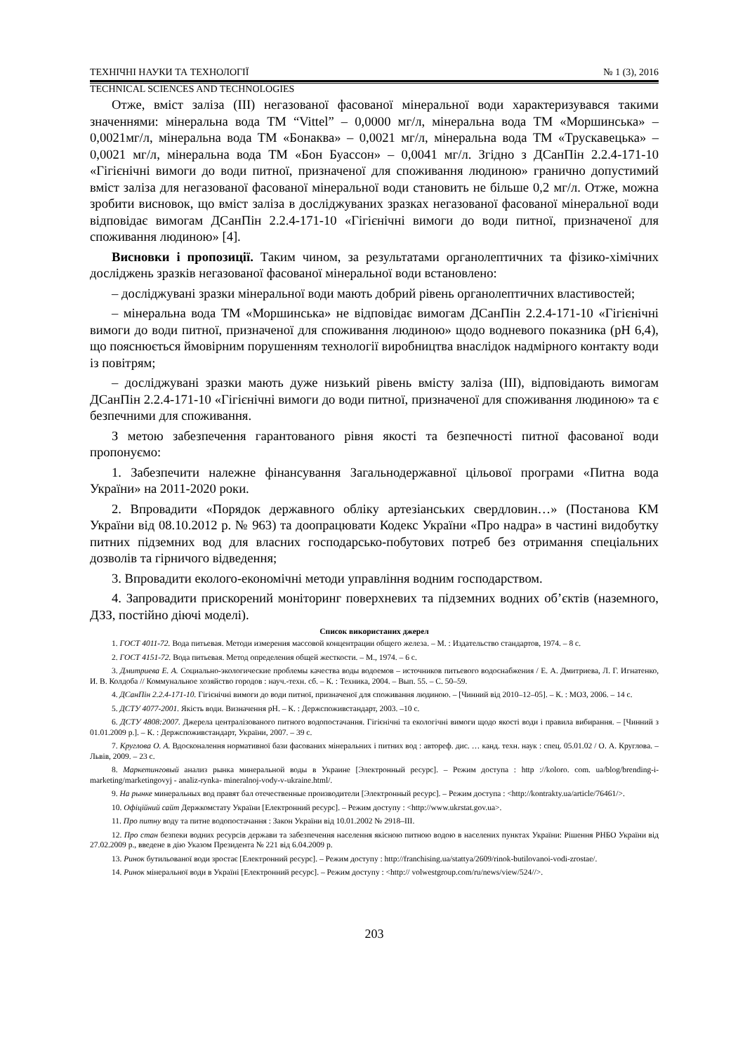ТЕХНІЧНІ НАУКИ ТА ТЕХНОЛОГІЇ № 1 (3), 2016
TECHNICAL SCIENCES AND TECHNOLOGIES
Отже, вміст заліза (ІІІ) негазованої фасованої мінеральної води характеризувався такими значеннями: мінеральна вода ТМ “Vittel” – 0,0000 мг/л, мінеральна вода ТМ «Моршинська» – 0,0021мг/л, мінеральна вода ТМ «Бонаква» – 0,0021 мг/л, мінеральна вода ТМ «Трускавецька» – 0,0021 мг/л, мінеральна вода ТМ «Бон Буассон» – 0,0041 мг/л. Згідно з ДСанПін 2.2.4-171-10 «Гігієнічні вимоги до води питної, призначеної для споживання людиною» гранично допустимий вміст заліза для негазованої фасованої мінеральної води становить не більше 0,2 мг/л. Отже, можна зробити висновок, що вміст заліза в досліджуваних зразках негазованої фасованої мінеральної води відповідає вимогам ДСанПін 2.2.4-171-10 «Гігієнічні вимоги до води питної, призначеної для споживання людиною» [4].
Висновки і пропозиції. Таким чином, за результатами органолептичних та фізико-хімічних досліджень зразків негазованої фасованої мінеральної води встановлено:
– досліджувані зразки мінеральної води мають добрий рівень органолептичних властивостей;
– мінеральна вода ТМ «Моршинська» не відповідає вимогам ДСанПін 2.2.4-171-10 «Гігієнічні вимоги до води питної, призначеної для споживання людиною» щодо водневого показника (рН 6,4), що пояснюється ймовірним порушенням технології виробництва внаслідок надмірного контакту води із повітрям;
– досліджувані зразки мають дуже низький рівень вмісту заліза (ІІІ), відповідають вимогам ДСанПін 2.2.4-171-10 «Гігієнічні вимоги до води питної, призначеної для споживання людиною» та є безпечними для споживання.
З метою забезпечення гарантованого рівня якості та безпечності питної фасованої води пропонуємо:
1. Забезпечити належне фінансування Загальнодержавної цільової програми «Питна вода України» на 2011-2020 роки.
2. Впровадити «Порядок державного обліку артезіанських свердловин…» (Постанова КМ України від 08.10.2012 р. № 963) та доопрацювати Кодекс України «Про надра» в частині видобутку питних підземних вод для власних господарсько-побутових потреб без отримання спеціальних дозволів та гірничого відведення;
3. Впровадити еколого-економічні методи управління водним господарством.
4. Запровадити прискорений моніторинг поверхневих та підземних водних об’єктів (наземного, ДЗЗ, постійно діючі моделі).
Список використаних джерел
1. ГОСТ 4011-72. Вода питьевая. Методи измерения массовой концентрации общего железа. – М. : Издательство стандартов, 1974. – 8 с.
2. ГОСТ 4151-72. Вода питьевая. Метод определения общей жесткости. – М., 1974. – 6 с.
3. Дмитриева Е. А. Социально-экологические проблемы качества воды водоемов – источников питьевого водоснабжения / Е. А. Дмитриева, Л. Г. Игнатенко, И. В. Колдоба // Коммунальное хозяйство городов : науч.-техн. сб. – К. : Техника, 2004. – Вып. 55. – С. 50–59.
4. ДСанПін 2.2.4-171-10. Гігієнічні вимоги до води питної, призначеної для споживання людиною. – [Чинний від 2010–12–05]. – К. : МОЗ, 2006. – 14 с.
5. ДСТУ 4077-2001. Якість води. Визначення рН. – К. : Держспоживстандарт, 2003. –10 с.
6. ДСТУ 4808:2007. Джерела централізованого питного водопостачання. Гігієнічні та екологічні вимоги щодо якості води і правила вибирання. – [Чинний з 01.01.2009 р.]. – К. : Держспоживстандарт, України, 2007. – 39 с.
7. Круглова О. А. Вдосконалення нормативної бази фасованих мінеральних і питних вод : автореф. дис. … канд. техн. наук : спец. 05.01.02 / О. А. Круглова. – Львів, 2009. – 23 с.
8. Маркетинговый анализ рынка минеральной воды в Украине [Электронный ресурс]. – Режим доступа : http ://koloro. com. ua/blog/brending-i-marketing/marketingovyj - analiz-rynka- mineralnoj-vody-v-ukraine.html/.
9. На рынке минеральных вод правят бал отечественные производители [Электронный ресурс]. – Режим доступа : <http://kontrakty.ua/article/76461/>.
10. Офіційний сайт Держкомстату України [Електронний ресурс]. – Режим доступу : <http://www.ukrstat.gov.ua>.
11. Про питну воду та питне водопостачання : Закон України від 10.01.2002 № 2918–ІІІ.
12. Про стан безпеки водних ресурсів держави та забезпечення населення якісною питною водою в населених пунктах України: Рішення РНБО України від 27.02.2009 р., введене в дію Указом Президента № 221 від 6.04.2009 р.
13. Ринок бутильованої води зростає [Електронний ресурс]. – Режим доступу : http://franchising.ua/stattya/2609/rinok-butilovanoi-vodi-zrostae/.
14. Ринок мінеральної води в Україні [Електронний ресурс]. – Режим доступу : <http:// volwestgroup.com/ru/news/view/524//>.
203